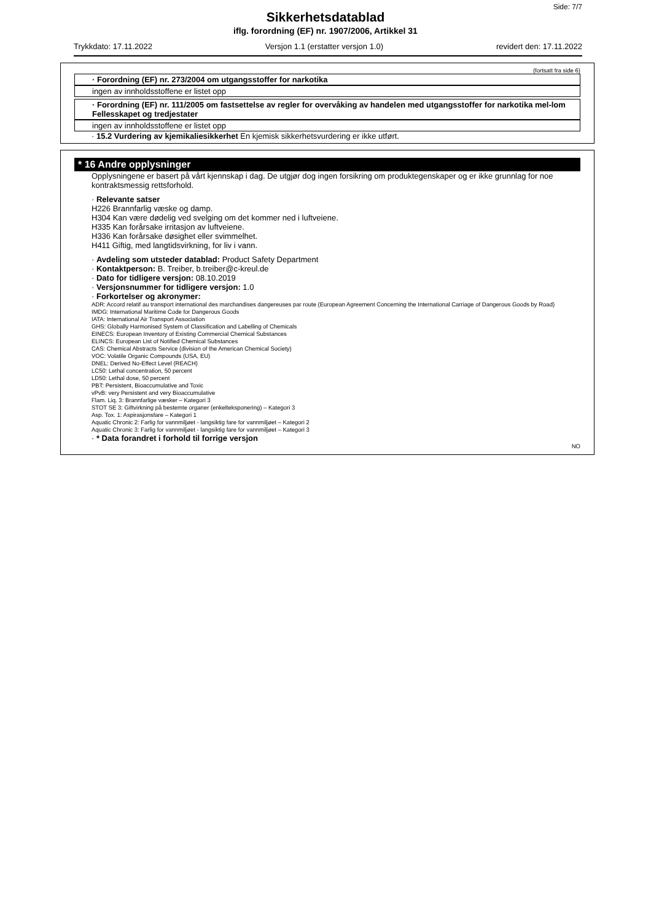Side: 7/7
Sikkerhetsdatablad
iflg. forordning (EF) nr. 1907/2006, Artikkel 31
Trykkdato: 17.11.2022 Versjon 1.1 (erstatter versjon 1.0) revidert den: 17.11.2022
(fortsatt fra side 6)
· Forordning (EF) nr. 273/2004 om utgangsstoffer for narkotika
ingen av innholdsstoffene er listet opp
· Forordning (EF) nr. 111/2005 om fastsettelse av regler for overvåking av handelen med utgangsstoffer for narkotika mel-lom Fellesskapet og tredjestater
ingen av innholdsstoffene er listet opp
· 15.2 Vurdering av kjemikaliesikkerhet En kjemisk sikkerhetsvurdering er ikke utført.
* 16 Andre opplysninger
Opplysningene er basert på vårt kjennskap i dag. De utgjør dog ingen forsikring om produktegenskaper og er ikke grunnlag for noe kontraktsmessig rettsforhold.
· Relevante satser
H226 Brannfarlig væske og damp.
H304 Kan være dødelig ved svelging om det kommer ned i luftveiene.
H335 Kan forårsake irritasjon av luftveiene.
H336 Kan forårsake døsighet eller svimmelhet.
H411 Giftig, med langtidsvirkning, for liv i vann.
· Avdeling som utsteder datablad: Product Safety Department
· Kontaktperson: B. Treiber, b.treiber@c-kreul.de
· Dato for tidligere versjon: 08.10.2019
· Versjonsnummer for tidligere versjon: 1.0
· Forkortelser og akronymer:
ADR: Accord relatif au transport international des marchandises dangereuses par route (European Agreement Concerning the International Carriage of Dangerous Goods by Road)
IMDG: International Maritime Code for Dangerous Goods
IATA: International Air Transport Association
GHS: Globally Harmonised System of Classification and Labelling of Chemicals
EINECS: European Inventory of Existing Commercial Chemical Substances
ELINCS: European List of Notified Chemical Substances
CAS: Chemical Abstracts Service (division of the American Chemical Society)
VOC: Volatile Organic Compounds (USA, EU)
DNEL: Derived No-Effect Level (REACH)
LC50: Lethal concentration, 50 percent
LD50: Lethal dose, 50 percent
PBT: Persistent, Bioaccumulative and Toxic
vPvB: very Persistent and very Bioaccumulative
Flam. Liq. 3: Brannfarlige væsker – Kategori 3
STOT SE 3: Giftvirkning på bestemte organer (enkelteksponering) – Kategori 3
Asp. Tox. 1: Aspirasjonsfare – Kategori 1
Aquatic Chronic 2: Farlig for vannmiljøet - langsiktig fare for vannmiljøet – Kategori 2
Aquatic Chronic 3: Farlig for vannmiljøet - langsiktig fare for vannmiljøet – Kategori 3
· * Data forandret i forhold til forrige versjon
NO